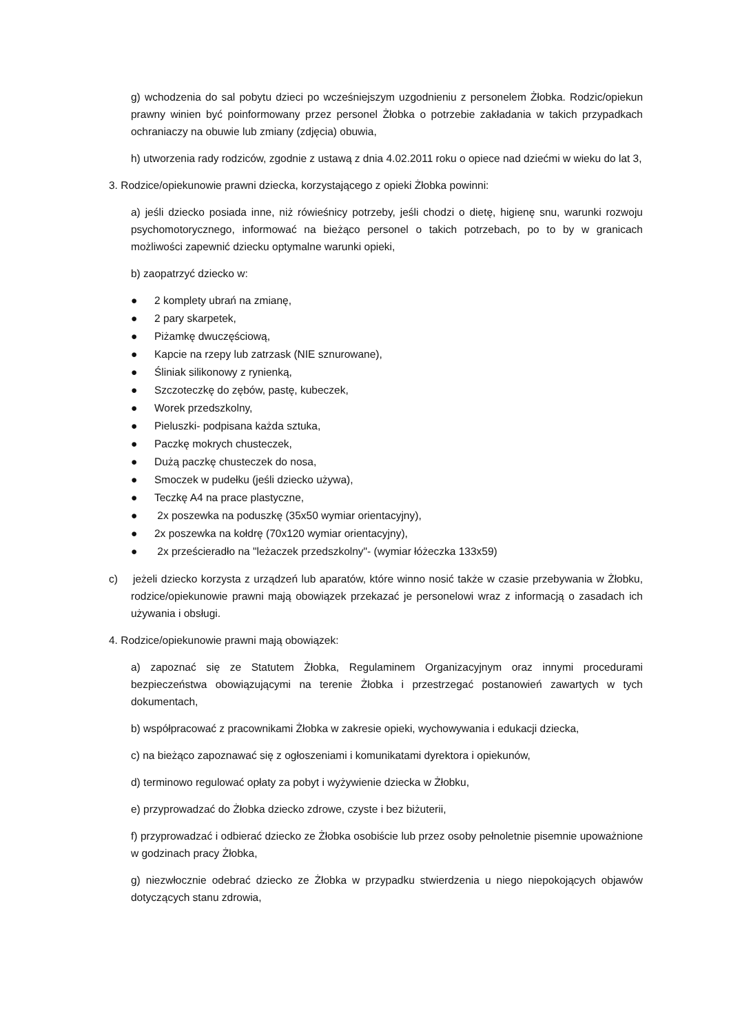g) wchodzenia do sal pobytu dzieci po wcześniejszym uzgodnieniu z personelem Żłobka. Rodzic/opiekun prawny winien być poinformowany przez personel Żłobka o potrzebie zakładania w takich przypadkach ochraniaczy na obuwie lub zmiany (zdjęcia) obuwia,
h) utworzenia rady rodziców, zgodnie z ustawą z dnia 4.02.2011 roku o opiece nad dziećmi w wieku do lat 3,
3. Rodzice/opiekunowie prawni dziecka, korzystającego z opieki Żłobka powinni:
a) jeśli dziecko posiada inne, niż rówieśnicy potrzeby, jeśli chodzi o dietę, higienę snu, warunki rozwoju psychomotorycznego, informować na bieżąco personel o takich potrzebach, po to by w granicach możliwości zapewnić dziecku optymalne warunki opieki,
b) zaopatrzyć dziecko w:
● 2 komplety ubrań na zmianę,
● 2 pary skarpetek,
● Piżamkę dwuczęściową,
● Kapcie na rzepy lub zatrzask (NIE sznurowane),
● Śliniak silikonowy z rynienką,
● Szczoteczkę do zębów, pastę, kubeczek,
● Worek przedszkolny,
● Pieluszki- podpisana każda sztuka,
● Paczkę mokrych chusteczek,
● Dużą paczkę chusteczek do nosa,
● Smoczek w pudełku (jeśli dziecko używa),
● Teczkę A4 na prace plastyczne,
● 2x poszewka na poduszkę (35x50 wymiar orientacyjny),
● 2x poszewka na kołdrę (70x120 wymiar orientacyjny),
● 2x prześcieradło na "leżaczek przedszkolny"- (wymiar łóżeczka 133x59)
c) jeżeli dziecko korzysta z urządzeń lub aparatów, które winno nosić także w czasie przebywania w Żłobku, rodzice/opiekunowie prawni mają obowiązek przekazać je personelowi wraz z informacją o zasadach ich używania i obsługi.
4. Rodzice/opiekunowie prawni mają obowiązek:
a) zapoznać się ze Statutem Żłobka, Regulaminem Organizacyjnym oraz innymi procedurami bezpieczeństwa obowiązującymi na terenie Żłobka i przestrzegać postanowień zawartych w tych dokumentach,
b) współpracować z pracownikami Żłobka w zakresie opieki, wychowywania i edukacji dziecka,
c) na bieżąco zapoznawać się z ogłoszeniami i komunikatami dyrektora i opiekunów,
d) terminowo regulować opłaty za pobyt i wyżywienie dziecka w Żłobku,
e) przyprowadzać do Żłobka dziecko zdrowe, czyste i bez biżuterii,
f) przyprowadzać i odbierać dziecko ze Żłobka osobiście lub przez osoby pełnoletnie pisemnie upoważnione w godzinach pracy Żłobka,
g) niezwłocznie odebrać dziecko ze Żłobka w przypadku stwierdzenia u niego niepokojących objawów dotyczących stanu zdrowia,